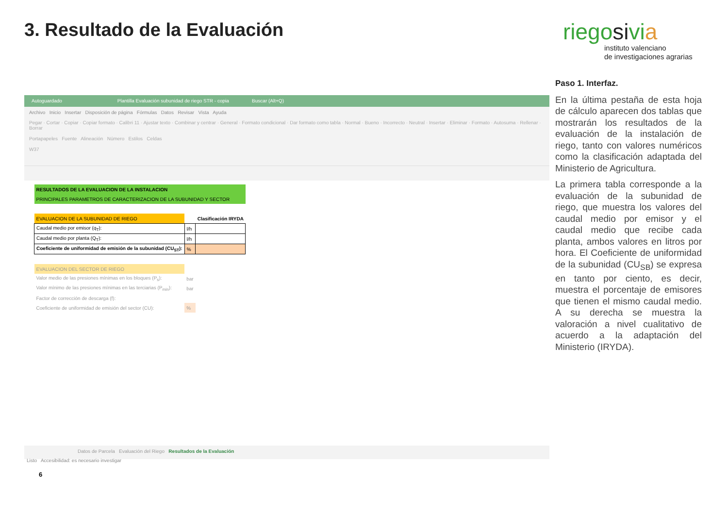3. Resultado de la Evaluación
riegosivia
instituto valenciano
de investigaciones agrarias
Autoguardado Plantilla Evaluación subunidad de riego STR - copia Buscar (Alt+Q)
Archivo Inicio Insertar Disposición de página Fórmulas Datos Revisar Vista Ayuda
Pegar · Cortar · Copiar · Copiar formato · Calibri 11 · Ajustar texto · Combinar y centrar · General · Formato condicional · Dar formato como tabla · Normal · Bueno · Incorrecto · Neutral · Insertar · Eliminar · Formato · Autosuma · Rellenar · Borrar
Portapapeles Fuente Alineación Número Estilos Celdas
W37
| RESULTADOS DE LA EVALUACION DE LA INSTALACION | | |
| PRINCIPALES PARAMETROS DE CARACTERIZACION DE LA SUBUNIDAD Y SECTOR | | |
| EVALUACION DE LA SUBUNIDAD DE RIEGO | | Clasificación IRYDA |
| Caudal medio por emisor (q<sub>T</sub>): | l/h | |
| Caudal medio por planta (Q<sub>T</sub>): | l/h | |
| Coeficiente de uniformidad de emisión de la subunidad (CU<sub>ST</sub>): | % | |
| EVALUACION DEL SECTOR DE RIEGO | | |
| Valor medio de las presiones mínimas en los bloques (P<sub>s</sub>): | bar | |
| Valor mínimo de las presiones mínimas en las terciarias (P<sub>min</sub>): | bar | |
| Factor de corrección de descarga (f): | | |
| Coeficiente de uniformidad de emisión del sector (CU): | % | |
Datos de Parcela Evaluación del Riego Resultados de la Evaluación
Listo Accesibilidad: es necesario investigar
Paso 1. Interfaz.
En la última pestaña de esta hoja de cálculo aparecen dos tablas que mostrarán los resultados de la evaluación de la instalación de riego, tanto con valores numéricos como la clasificación adaptada del Ministerio de Agricultura.
La primera tabla corresponde a la evaluación de la subunidad de riego, que muestra los valores del caudal medio por emisor y el caudal medio que recibe cada planta, ambos valores en litros por hora. El Coeficiente de uniformidad de la subunidad (CU<sub>SB</sub>) se expresa en tanto por ciento, es decir, muestra el porcentaje de emisores que tienen el mismo caudal medio. A su derecha se muestra la valoración a nivel cualitativo de acuerdo a la adaptación del Ministerio (IRYDA).
6